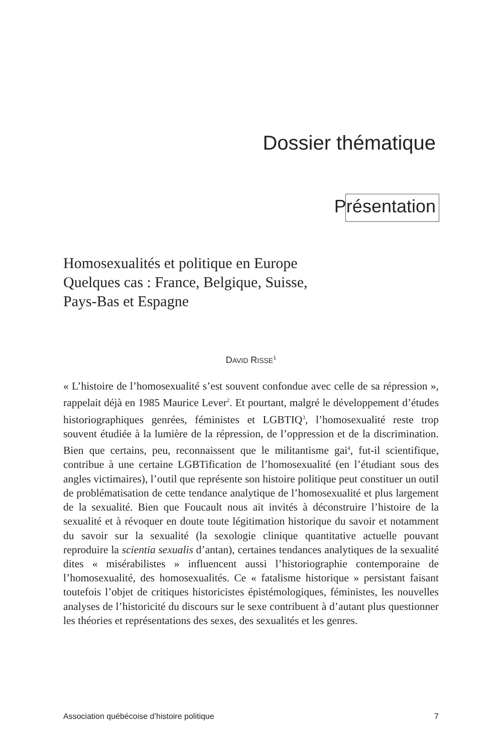Dossier thématique
Présentation
Homosexualités et politique en Europe
Quelques cas : France, Belgique, Suisse,
Pays-Bas et Espagne
DAVID RISSE<sup>1</sup>
« L’histoire de l’homosexualité s’est souvent confondue avec celle de sa répression », rappelait déjà en 1985 Maurice Lever<sup>2</sup>. Et pourtant, malgré le développement d’études historiographiques genrées, féministes et LGBTIQ<sup>3</sup>, l’homosexualité reste trop souvent étudiée à la lumière de la répression, de l’oppression et de la discrimination. Bien que certains, peu, reconnaissent que le militantisme gai<sup>4</sup>, fut-il scientifique, contribue à une certaine LGBTification de l’homosexualité (en l’étudiant sous des angles victimaires), l’outil que représente son histoire politique peut constituer un outil de problématisation de cette tendance analytique de l’homosexualité et plus largement de la sexualité. Bien que Foucault nous ait invités à déconstruire l’histoire de la sexualité et à révoquer en doute toute légitimation historique du savoir et notamment du savoir sur la sexualité (la sexologie clinique quantitative actuelle pouvant reproduire la scientia sexualis d’antan), certaines tendances analytiques de la sexualité dites « misérabilistes » influencent aussi l’historiographie contemporaine de l’homosexualité, des homosexualités. Ce « fatalisme historique » persistant faisant toutefois l’objet de critiques historicistes épistémologiques, féministes, les nouvelles analyses de l’historicité du discours sur le sexe contribuent à d’autant plus questionner les théories et représentations des sexes, des sexualités et les genres.
Association québécoise d’histoire politique 7